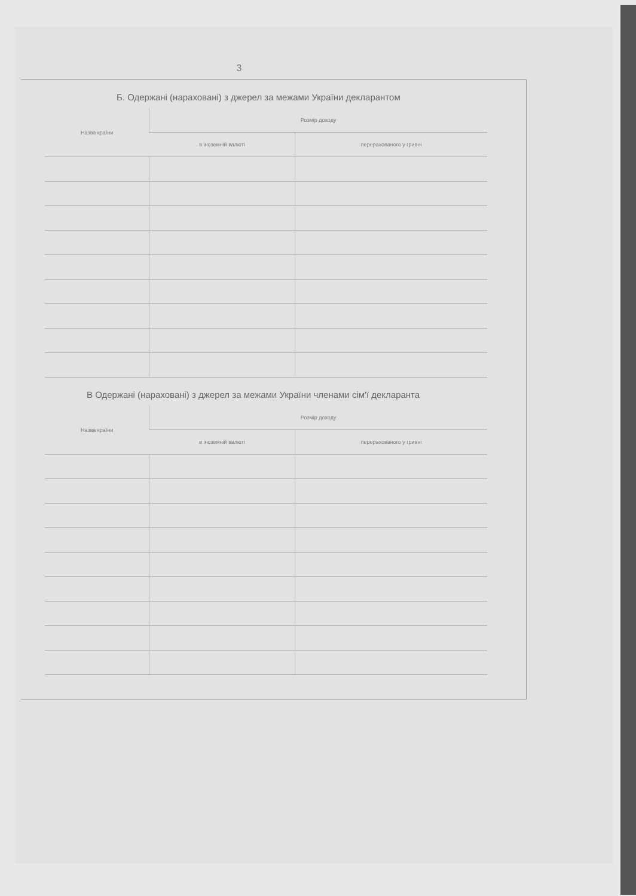3
Б. Одержані (нараховані) з джерел за межами України декларантом
| Назва країни | Розмір доходу | |
| --- | --- | --- |
| | в іноземній валюті | перерахованого у гривні |
В Одержані (нараховані) з джерел за межами України членами сім'ї декларанта
| Назва країни | Розмір доходу | |
| --- | --- | --- |
| | в іноземній валюті | перерахованого у гривні |